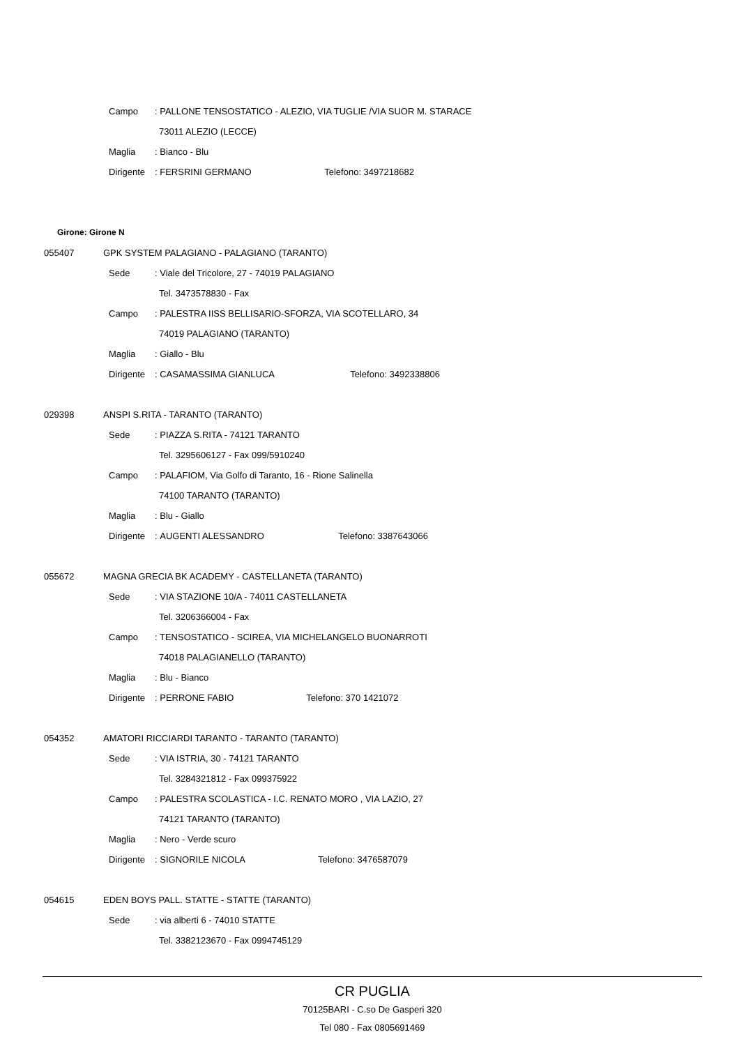Campo: PALLONE TENSOSTATICO - ALEZIO, VIA TUGLIE /VIA SUOR M. STARACE
73011 ALEZIO (LECCE)
Maglia: Bianco - Blu
Dirigente: FERSRINI GERMANO Telefono: 3497218682
Girone: Girone N
055407 GPK SYSTEM PALAGIANO - PALAGIANO (TARANTO)
Sede: Viale del Tricolore, 27 - 74019 PALAGIANO
Tel. 3473578830 - Fax
Campo: PALESTRA IISS BELLISARIO-SFORZA, VIA SCOTELLARO, 34
74019 PALAGIANO (TARANTO)
Maglia: Giallo - Blu
Dirigente: CASAMASSIMA GIANLUCA Telefono: 3492338806
029398 ANSPI S.RITA - TARANTO (TARANTO)
Sede: PIAZZA S.RITA - 74121 TARANTO
Tel. 3295606127 - Fax 099/5910240
Campo: PALAFIOM, Via Golfo di Taranto, 16 - Rione Salinella
74100 TARANTO (TARANTO)
Maglia: Blu - Giallo
Dirigente: AUGENTI ALESSANDRO Telefono: 3387643066
055672 MAGNA GRECIA BK ACADEMY - CASTELLANETA (TARANTO)
Sede: VIA STAZIONE 10/A - 74011 CASTELLANETA
Tel. 3206366004 - Fax
Campo: TENSOSTATICO - SCIREA, VIA MICHELANGELO BUONARROTI
74018 PALAGIANELLO (TARANTO)
Maglia: Blu - Bianco
Dirigente: PERRONE FABIO Telefono: 370 1421072
054352 AMATORI RICCIARDI TARANTO - TARANTO (TARANTO)
Sede: VIA ISTRIA, 30 - 74121 TARANTO
Tel. 3284321812 - Fax 099375922
Campo: PALESTRA SCOLASTICA - I.C. RENATO MORO , VIA LAZIO, 27
74121 TARANTO (TARANTO)
Maglia: Nero - Verde scuro
Dirigente: SIGNORILE NICOLA Telefono: 3476587079
054615 EDEN BOYS PALL. STATTE - STATTE (TARANTO)
Sede: via alberti 6 - 74010 STATTE
Tel. 3382123670 - Fax 0994745129
CR PUGLIA
70125BARI - C.so De Gasperi 320
Tel 080 - Fax 0805691469